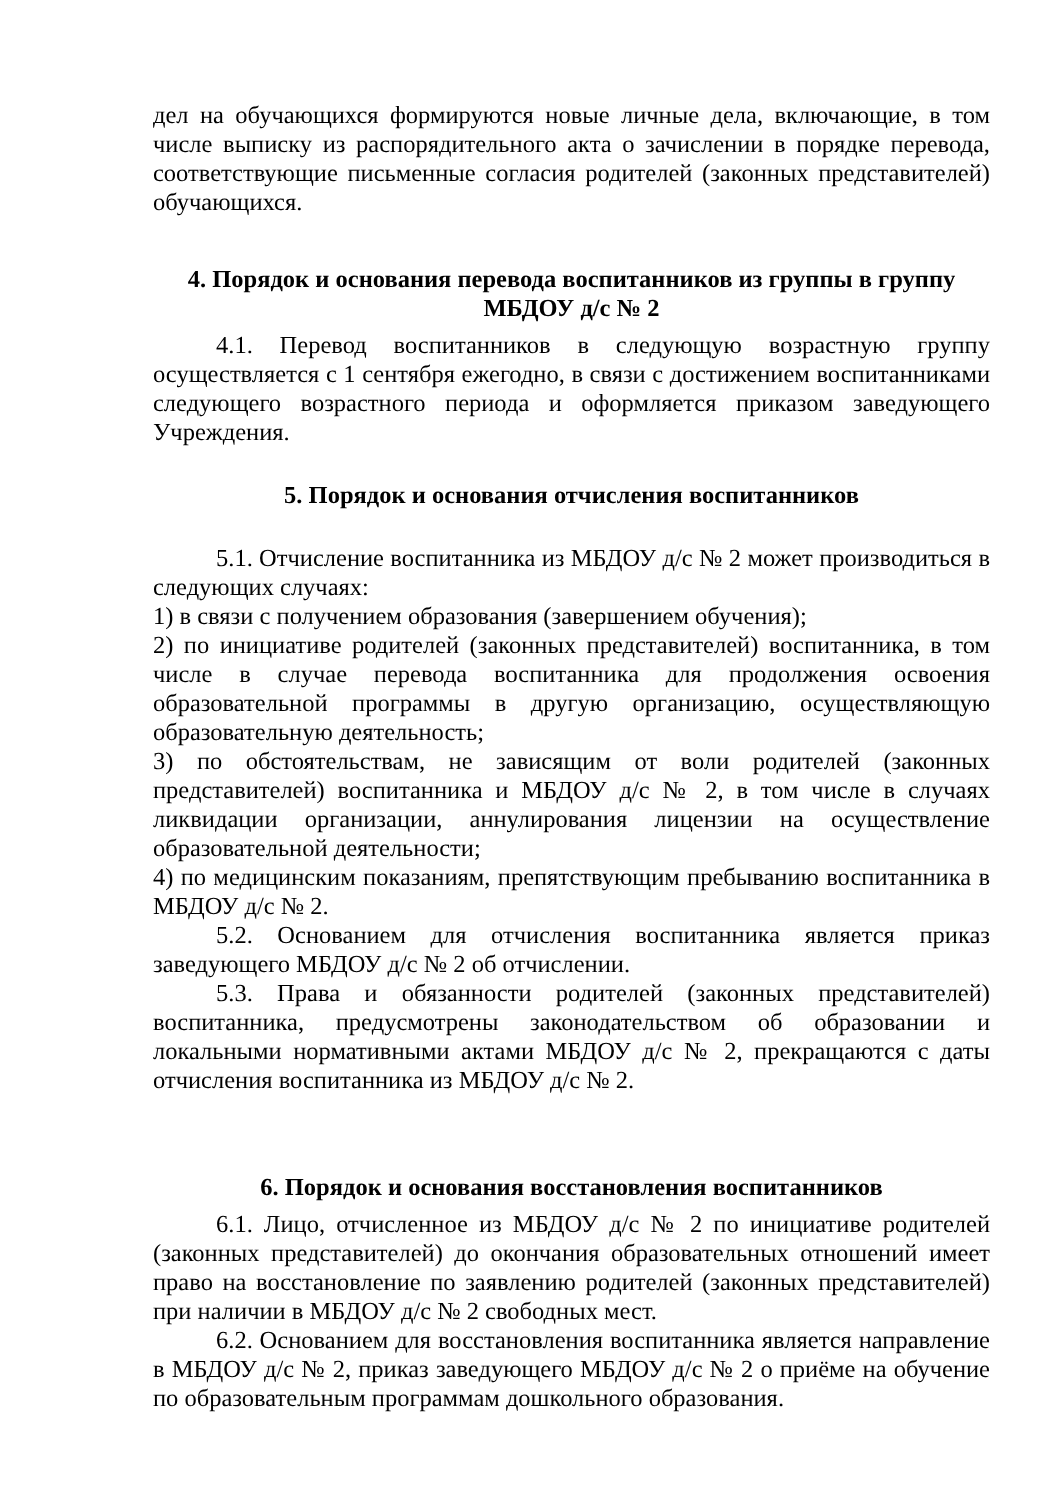дел на обучающихся формируются новые личные дела, включающие, в том числе выписку из распорядительного акта о зачислении в порядке перевода, соответствующие письменные согласия родителей (законных представителей) обучающихся.
4. Порядок и основания перевода воспитанников из группы в группу МБДОУ д/с № 2
4.1. Перевод воспитанников в следующую возрастную группу осуществляется с 1 сентября ежегодно, в связи с достижением воспитанниками следующего возрастного периода и оформляется приказом заведующего Учреждения.
5. Порядок и основания отчисления воспитанников
5.1. Отчисление воспитанника из МБДОУ д/с № 2 может производиться в следующих случаях:
1) в связи с получением образования (завершением обучения);
2) по инициативе родителей (законных представителей) воспитанника, в том числе в случае перевода воспитанника для продолжения освоения образовательной программы в другую организацию, осуществляющую образовательную деятельность;
3) по обстоятельствам, не зависящим от воли родителей (законных представителей) воспитанника и МБДОУ д/с № 2, в том числе в случаях ликвидации организации, аннулирования лицензии на осуществление образовательной деятельности;
4) по медицинским показаниям, препятствующим пребыванию воспитанника в МБДОУ д/с № 2.
5.2. Основанием для отчисления воспитанника является приказ заведующего МБДОУ д/с № 2 об отчислении.
5.3. Права и обязанности родителей (законных представителей) воспитанника, предусмотрены законодательством об образовании и локальными нормативными актами МБДОУ д/с № 2, прекращаются с даты отчисления воспитанника из МБДОУ д/с № 2.
6. Порядок и основания восстановления воспитанников
6.1. Лицо, отчисленное из МБДОУ д/с № 2 по инициативе родителей (законных представителей) до окончания образовательных отношений имеет право на восстановление по заявлению родителей (законных представителей) при наличии в МБДОУ д/с № 2 свободных мест.
6.2. Основанием для восстановления воспитанника является направление в МБДОУ д/с № 2, приказ заведующего МБДОУ д/с № 2 о приёме на обучение по образовательным программам дошкольного образования.